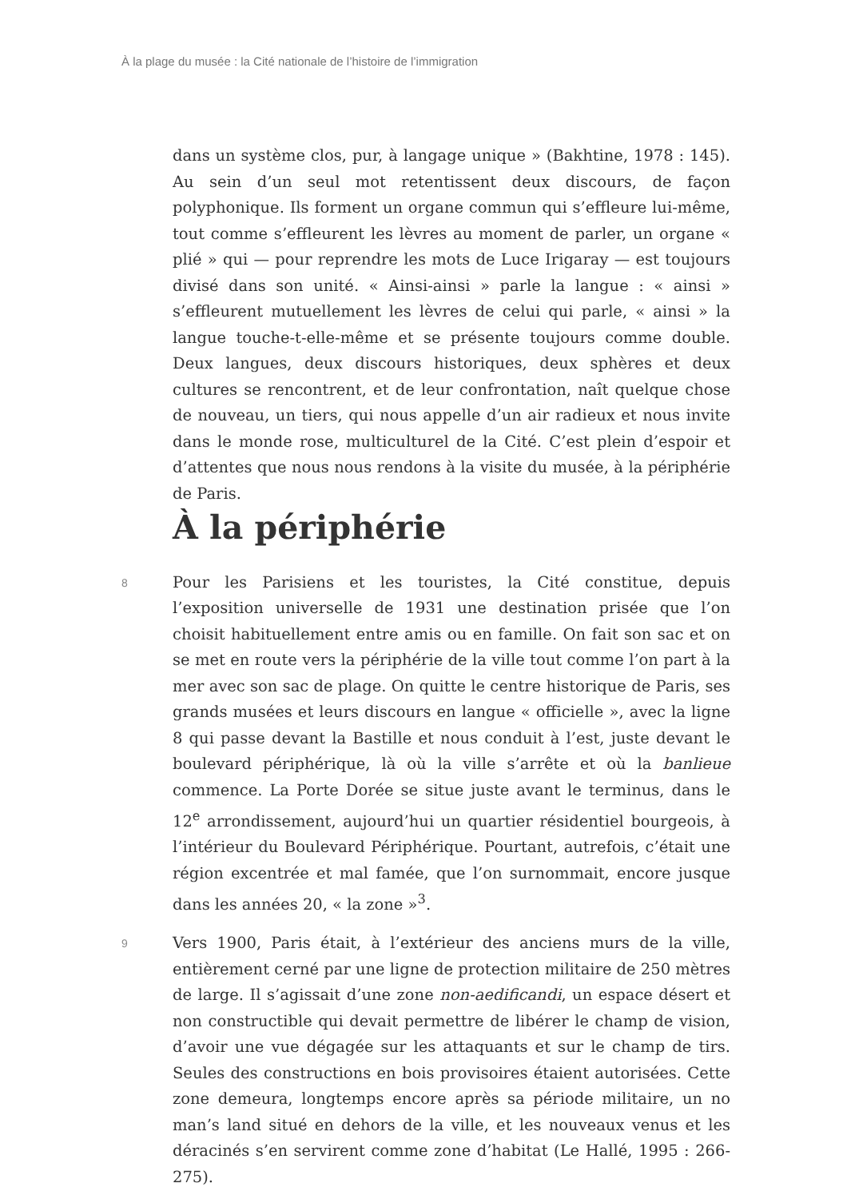À la plage du musée : la Cité nationale de l’histoire de l’immigration
dans un système clos, pur, à langage unique » (Bakhtine, 1978 : 145). Au sein d’un seul mot retentissent deux discours, de façon polyphonique. Ils forment un organe commun qui s’effleure lui-même, tout comme s’effleurent les lèvres au moment de parler, un organe « plié » qui — pour reprendre les mots de Luce Irigaray — est toujours divisé dans son unité. « Ainsi-ainsi » parle la langue : « ainsi » s’effleurent mutuellement les lèvres de celui qui parle, « ainsi » la langue touche-t-elle-même et se présente toujours comme double. Deux langues, deux discours historiques, deux sphères et deux cultures se rencontrent, et de leur confrontation, naît quelque chose de nouveau, un tiers, qui nous appelle d’un air radieux et nous invite dans le monde rose, multiculturel de la Cité. C’est plein d’espoir et d’attentes que nous nous rendons à la visite du musée, à la périphérie de Paris.
À la périphérie
8
Pour les Parisiens et les touristes, la Cité constitue, depuis l’exposition universelle de 1931 une destination prisée que l’on choisit habituellement entre amis ou en famille. On fait son sac et on se met en route vers la périphérie de la ville tout comme l’on part à la mer avec son sac de plage. On quitte le centre historique de Paris, ses grands musées et leurs discours en langue « officielle », avec la ligne 8 qui passe devant la Bastille et nous conduit à l’est, juste devant le boulevard périphérique, là où la ville s’arrête et où la banlieue commence. La Porte Dorée se situe juste avant le terminus, dans le 12<sup>e</sup> arrondissement, aujourd’hui un quartier résidentiel bourgeois, à l’intérieur du Boulevard Périphérique. Pourtant, autrefois, c’était une région excentrée et mal famée, que l’on surnommait, encore jusque dans les années 20, « la zone »<sup>3</sup>.
9
Vers 1900, Paris était, à l’extérieur des anciens murs de la ville, entièrement cerné par une ligne de protection militaire de 250 mètres de large. Il s’agissait d’une zone non-aedificandi, un espace désert et non constructible qui devait permettre de libérer le champ de vision, d’avoir une vue dégagée sur les attaquants et sur le champ de tirs. Seules des constructions en bois provisoires étaient autorisées. Cette zone demeura, longtemps encore après sa période militaire, un no man’s land situé en dehors de la ville, et les nouveaux venus et les déracinés s’en servirent comme zone d’habitat (Le Hallé, 1995 : 266-275).